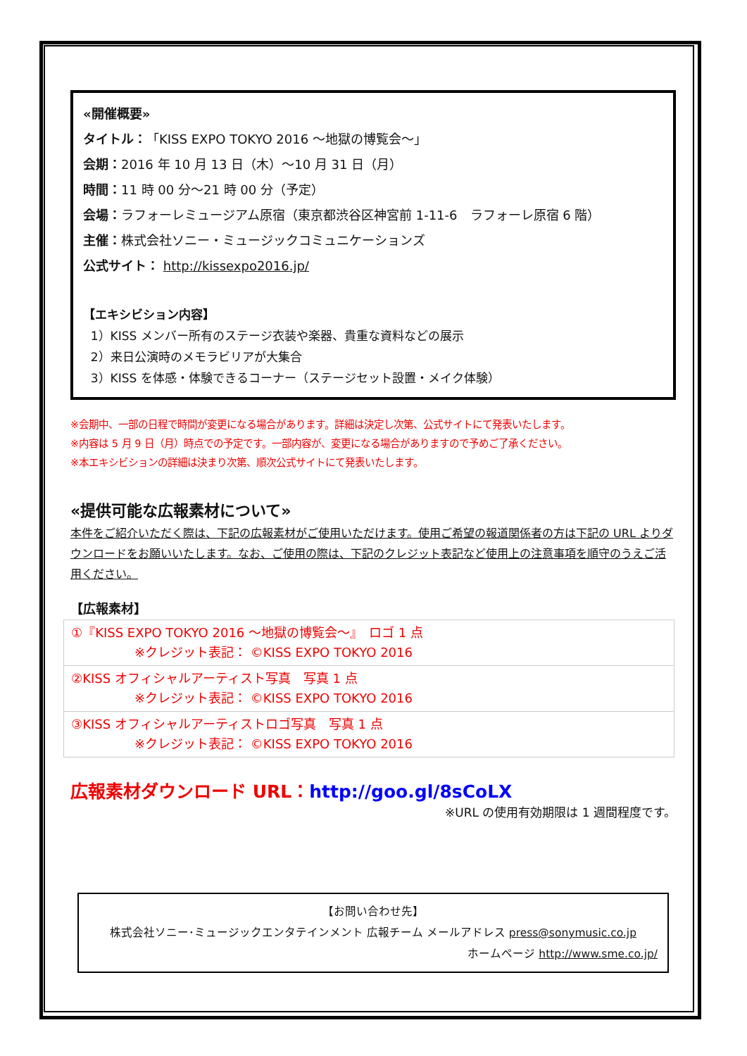«開催概要»
タイトル：「KISS EXPO TOKYO 2016 ～地獄の博覧会～」
会期：2016 年 10 月 13 日（木）～10 月 31 日（月）
時間：11 時 00 分～21 時 00 分（予定）
会場：ラフォーレミュージアム原宿（東京都渋谷区神宮前 1-11-6　ラフォーレ原宿 6 階）
主催：株式会社ソニー・ミュージックコミュニケーションズ
公式サイト： http://kissexpo2016.jp/
【エキシビション内容】
1）KISS メンバー所有のステージ衣装や楽器、貴重な資料などの展示
2）来日公演時のメモラビリアが大集合
3）KISS を体感・体験できるコーナー（ステージセット設置・メイク体験）
※会期中、一部の日程で時間が変更になる場合があります。詳細は決定し次第、公式サイトにて発表いたします。
※内容は 5 月 9 日（月）時点での予定です。一部内容が、変更になる場合がありますので予めご了承ください。
※本エキシビションの詳細は決まり次第、順次公式サイトにて発表いたします。
«提供可能な広報素材について»
本件をご紹介いただく際は、下記の広報素材がご使用いただけます。使用ご希望の報道関係者の方は下記の URL よりダウンロードをお願いいたします。なお、ご使用の際は、下記のクレジット表記など使用上の注意事項を順守のうえご活用ください。
【広報素材】
| ①『KISS EXPO TOKYO 2016 ～地獄の博覧会～』 ロゴ 1 点 ※クレジット表記： ©KISS EXPO TOKYO 2016 |
| ②KISS オフィシャルアーティスト写真 写真 1 点 ※クレジット表記： ©KISS EXPO TOKYO 2016 |
| ③KISS オフィシャルアーティストロゴ写真 写真 1 点 ※クレジット表記： ©KISS EXPO TOKYO 2016 |
広報素材ダウンロード URL：http://goo.gl/8sCoLX
※URL の使用有効期限は 1 週間程度です。
【お問い合わせ先】
株式会社ソニー･ミュージックエンタテインメント 広報チーム メールアドレス press@sonymusic.co.jp
ホームページ http://www.sme.co.jp/